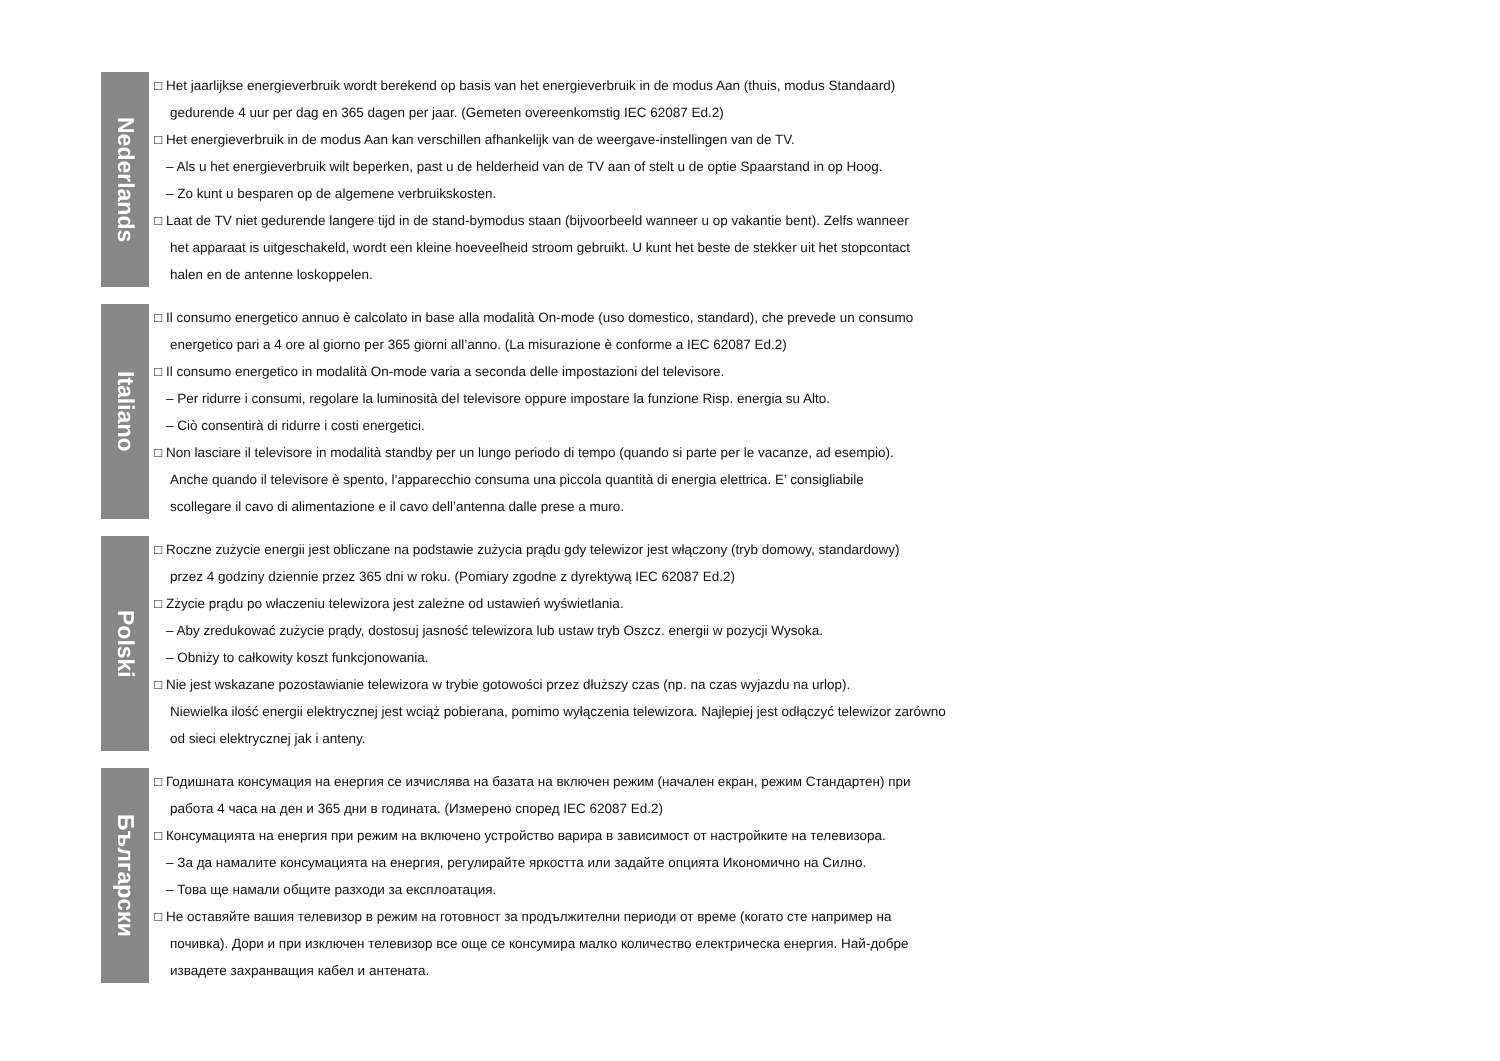Nederlands
□ Het jaarlijkse energieverbruik wordt berekend op basis van het energieverbruik in de modus Aan (thuis, modus Standaard)
gedurende 4 uur per dag en 365 dagen per jaar. (Gemeten overeenkomstig IEC 62087 Ed.2)
□ Het energieverbruik in de modus Aan kan verschillen afhankelijk van de weergave-instellingen van de TV.
– Als u het energieverbruik wilt beperken, past u de helderheid van de TV aan of stelt u de optie Spaarstand in op Hoog.
– Zo kunt u besparen op de algemene verbruikskosten.
□ Laat de TV niet gedurende langere tijd in de stand-bymodus staan (bijvoorbeeld wanneer u op vakantie bent). Zelfs wanneer
het apparaat is uitgeschakeld, wordt een kleine hoeveelheid stroom gebruikt. U kunt het beste de stekker uit het stopcontact
halen en de antenne loskoppelen.
Italiano
□ Il consumo energetico annuo è calcolato in base alla modalità On-mode (uso domestico, standard), che prevede un consumo
energetico pari a 4 ore al giorno per 365 giorni all’anno. (La misurazione è conforme a IEC 62087 Ed.2)
□ Il consumo energetico in modalità On-mode varia a seconda delle impostazioni del televisore.
– Per ridurre i consumi, regolare la luminosità del televisore oppure impostare la funzione Risp. energia su Alto.
– Ciò consentirà di ridurre i costi energetici.
□ Non lasciare il televisore in modalità standby per un lungo periodo di tempo (quando si parte per le vacanze, ad esempio).
Anche quando il televisore è spento, l’apparecchio consuma una piccola quantità di energia elettrica. E’ consigliabile
scollegare il cavo di alimentazione e il cavo dell’antenna dalle prese a muro.
Polski
□ Roczne zużycie energii jest obliczane na podstawie zużycia prądu gdy telewizor jest włączony (tryb domowy, standardowy)
przez 4 godziny dziennie przez 365 dni w roku. (Pomiary zgodne z dyrektywą IEC 62087 Ed.2)
□ Zżycie prądu po właczeniu telewizora jest zależne od ustawień wyświetlania.
– Aby zredukować zużycie prądy, dostosuj jasność telewizora lub ustaw tryb Oszcz. energii w pozycji Wysoka.
– Obniży to całkowity koszt funkcjonowania.
□ Nie jest wskazane pozostawianie telewizora w trybie gotowości przez dłuższy czas (np. na czas wyjazdu na urlop).
Niewielka ilość energii elektrycznej jest wciąż pobierana, pomimo wyłączenia telewizora. Najlepiej jest odłączyć telewizor zarówno
od sieci elektrycznej jak i anteny.
Български
□ Годишната консумация на енергия се изчислява на базата на включен режим (начален екран, режим Стандартен) при
работа 4 часа на ден и 365 дни в годината. (Измерено според IEC 62087 Ed.2)
□ Консумацията на енергия при режим на включено устройство варира в зависимост от настройките на телевизора.
– За да намалите консумацията на енергия, регулирайте яркостта или задайте опцията Икономично на Силно.
– Това ще намали общите разходи за експлоатация.
□ Не оставяйте вашия телевизор в режим на готовност за продължителни периоди от време (когато сте например на
почивка). Дори и при изключен телевизор все още се консумира малко количество електрическа енергия. Най-добре
извадете захранващия кабел и антената.